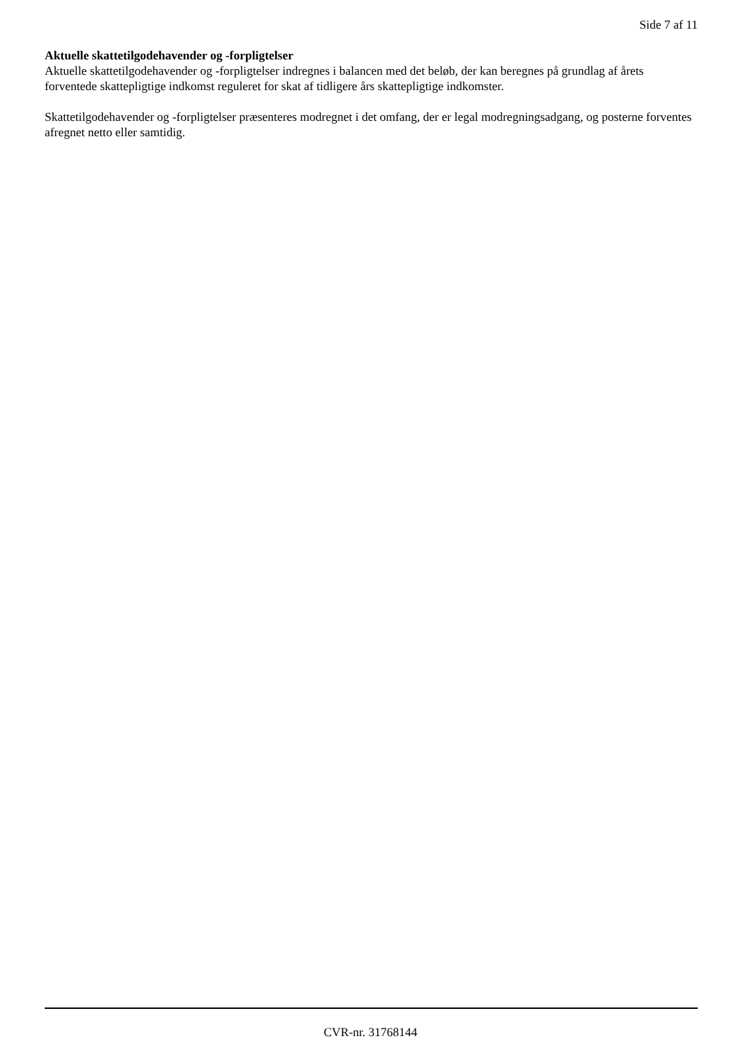Side 7 af 11
Aktuelle skattetilgodehavender og -forpligtelser
Aktuelle skattetilgodehavender og -forpligtelser indregnes i balancen med det beløb, der kan beregnes på grundlag af årets forventede skattepligtige indkomst reguleret for skat af tidligere års skattepligtige indkomster.
Skattetilgodehavender og -forpligtelser præsenteres modregnet i det omfang, der er legal modregningsadgang, og posterne forventes afregnet netto eller samtidig.
CVR-nr. 31768144